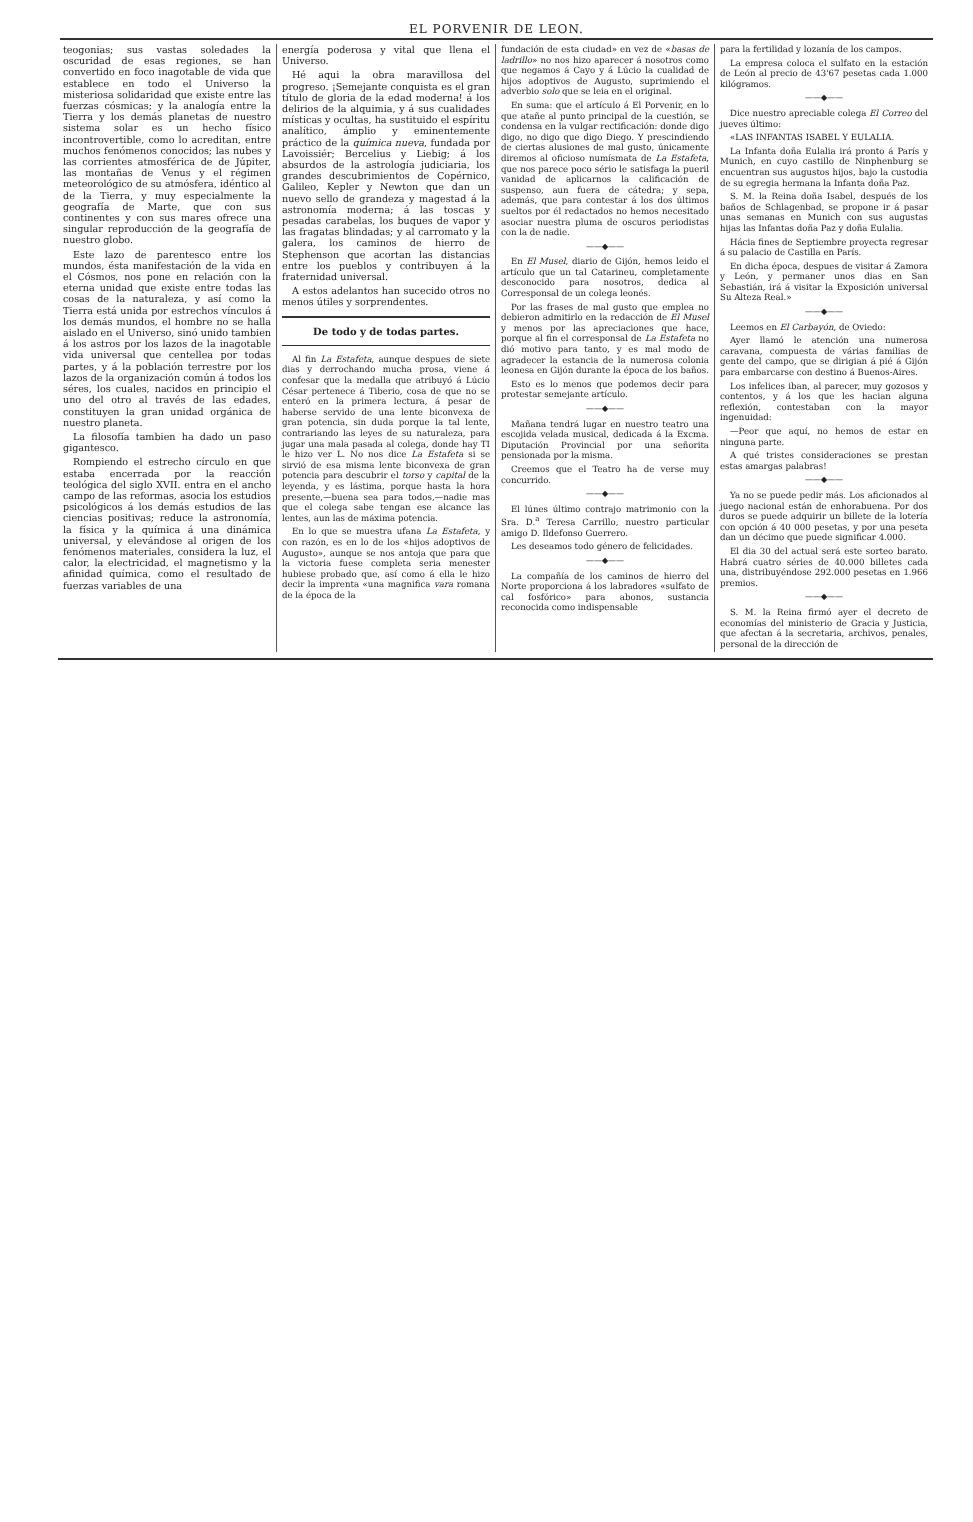EL PORVENIR DE LEON.
teogonias; sus vastas soledades la oscuridad de esas regiones, se han convertido en foco inagotable de vida que establece en todo el Universo la misteriosa solidaridad que existe entre las fuerzas cósmicas; y la analogía entre la Tierra y los demás planetas de nuestro sistema solar es un hecho físico incontrovertible, como lo acreditan, entre muchos fenómenos conocidos; las nubes y las corrientes atmosférica de de Júpiter, las montañas de Venus y el régimen meteorológico de su atmósfera, idéntico al de la Tierra, y muy especialmente la geografía de Marte, que con sus continentes y con sus mares ofrece una singular reproducción de la geografía de nuestro globo.
Este lazo de parentesco entre los mundos, ésta manifestación de la vida en el Cósmos, nos pone en relación con la eterna unidad que existe entre todas las cosas de la naturaleza, y así como la Tierra está unida por estrechos vínculos á los demás mundos, el hombre no se halla aislado en el Universo, sinó unido tambien á los astros por los lazos de la inagotable vida universal que centellea por todas partes, y á la población terrestre por los lazos de la organización común á todos los séres, los cuales, nacidos en principio el uno del otro al través de las edades, constituyen la gran unidad orgánica de nuestro planeta.
La filosofía tambien ha dado un paso gigantesco.
Rompiendo el estrecho círculo en que estaba encerrada por la reacción teológica del siglo XVII. entra en el ancho campo de las reformas, asocia los estudios psicológicos á los demás estudios de las ciencias positivas; reduce la astronomía, la física y la química á una dinámica universal, y elevándose al origen de los fenómenos materiales, considera la luz, el calor, la electricidad, el magnetismo y la afinidad química, como el resultado de fuerzas variables de una
energía poderosa y vital que llena el Universo.
Hé aqui la obra maravillosa del progreso. ¡Semejante conquista es el gran título de gloria de la edad moderna! á los delirios de la alquimia, y á sus cualidades místicas y ocultas, ha sustituido el espíritu analítico, ámplio y eminentemente práctico de la química nueva, fundada por Lavoissiér; Bercelius y Liebig; á los absurdos de la astrología judiciaria, los grandes descubrimientos de Copérnico, Galileo, Kepler y Newton que dan un nuevo sello de grandeza y magestad á la astronomía moderna; á las toscas y pesadas carabelas, los buques de vapor y las fragatas blindadas; y al carromato y la galera, los caminos de hierro de Stephenson que acortan las distancias entre los pueblos y contribuyen á la fraternidad universal.
A estos adelantos han sucecido otros no menos útiles y sorprendentes.
De todo y de todas partes.
Al fin La Estafeta, aunque despues de siete dias y derrochando mucha prosa, viene á confesar que la medalla que atribuyó á Lúcio César pertenece á Tiberio, cosa de que no se enteró en la primera lectura, á pesar de haberse servido de una lente biconvexa de gran potencia, sin duda porque la tal lente, contrariando las leyes de su naturaleza, para jugar una mala pasada al colega, donde hay TI le hizo ver L. No nos dice La Estafeta si se sirvió de esa misma lente biconvexa de gran potencia para descubrir el torso y capital de la leyenda, y es lástima, porque hasta la hora presente,—buena sea para todos,—nadie mas que el colega sabe tengan ese alcance las lentes, aun las de máxima potencia.
En lo que se muestra ufana La Estafeta, y con razón, es en lo de los «hijos adoptivos de Augusto», aunque se nos antoja que para que la victoria fuese completa seria menester hubiese probado que, así como á ella le hizo decir la imprenta «una magnifica vara romana de la época de la
fundación de esta ciudad» en vez de «basas de ladrillo» no nos hizo aparecer á nosotros como que negamos á Cayo y á Lúcio la cualidad de hijos adoptivos de Augusto, suprimiendo el adverbio solo que se leia en el original.
En suma: que el artículo á El Porvenir, en lo que atañe al punto principal de la cuestión, se condensa en la vulgar rectificación: donde digo digo, no digo que digo Diego. Y prescindiendo de ciertas alusiones de mal gusto, únicamente diremos al oficioso numísmata de La Estafeta, que nos parece poco sério le satisfaga la pueril vanidad de aplicarnos la calificación de suspenso, aun fuera de cátedra; y sepa, además, que para contestar á los dos últimos sueltos por él redactados no hemos necesitado asociar nuestra pluma de oscuros periodistas con la de nadie.
——◆——
En El Musel, diario de Gijón, hemos leido el artículo que un tal Catarineu, completamente desconocido para nosotros, dedica al Corresponsal de un colega leonés.
Por las frases de mal gusto que emplea no debieron admitirlo en la redacción de El Musel y menos por las apreciaciones que hace, porque al fin el corresponsal de La Estafeta no dió motivo para tanto, y es mal modo de agradecer la estancia de la numerosa colonia leonesa en Gijón durante la época de los baños.
Esto es lo menos que podemos decir para protestar semejante artículo.
——◆——
Mañana tendrá lugar en nuestro teatro una escojida velada musical, dedicada á la Excma. Diputación Provincial por una señorita pensionada por la misma.
Creemos que el Teatro ha de verse muy concurrido.
——◆——
El lúnes último contrajo matrimonio con la Sra. D.<sup>a</sup> Teresa Carrillo, nuestro particular amigo D. Ildefonso Guerrero.
Les deseamos todo género de felicidades.
——◆——
La compañía de los caminos de hierro del Norte proporciona á los labradores «sulfato de cal fosfórico» para abonos, sustancia reconocida como indispensable
para la fertilidad y lozanía de los campos.
La empresa coloca el sulfato en la estación de León al precio de 43'67 pesetas cada 1.000 kilógramos.
——◆——
Dice nuestro apreciable colega El Correo del jueves último:
«LAS INFANTAS ISABEL Y EULALIA.
La Infanta doña Eulalia irá pronto á París y Munich, en cuyo castillo de Ninphenburg se encuentran sus augustos hijos, bajo la custodia de su egregia hermana la Infanta doña Paz.
S. M. la Reina doña Isabel, después de los baños de Schlagenbad, se propone ir á pasar unas semanas en Munich con sus augustas hijas las Infantas doña Paz y doña Eulalia.
Hácia fines de Septiembre proyecta regresar á su palacio de Castilla en París.
En dicha época, despues de visitar á Zamora y León, y permaner unos dias en San Sebastián, irá á visitar la Exposición universal Su Alteza Real.»
——◆——
Leemos en El Carbayón, de Oviedo:
Ayer llamó le atención una numerosa caravana, compuesta de várias familias de gente del campo, que se dirigian á pié á Gijón para embarcarse con destino á Buenos-Aires.
Los infelices iban, al parecer, muy gozosos y contentos, y á los que les hacian alguna reflexión, contestaban con la mayor ingenuidad:
—Peor que aquí, no hemos de estar en ninguna parte.
A qué tristes consideraciones se prestan estas amargas palabras!
——◆——
Ya no se puede pedir más. Los aficionados al juego nacional están de enhorabuena. Por dos duros se puede adquirir un billete de la lotería con opción á 40 000 pesetas, y por una peseta dan un décimo que puede significar 4.000.
El dia 30 del actual será este sorteo barato. Habrá cuatro séries de 40.000 billetes cada una, distribuyéndose 292.000 pesetas en 1.966 premios.
——◆——
S. M. la Reina firmó ayer el decreto de economías del ministerio de Gracia y Justicia, que afectan á la secretaria, archivos, penales, personal de la dirección de